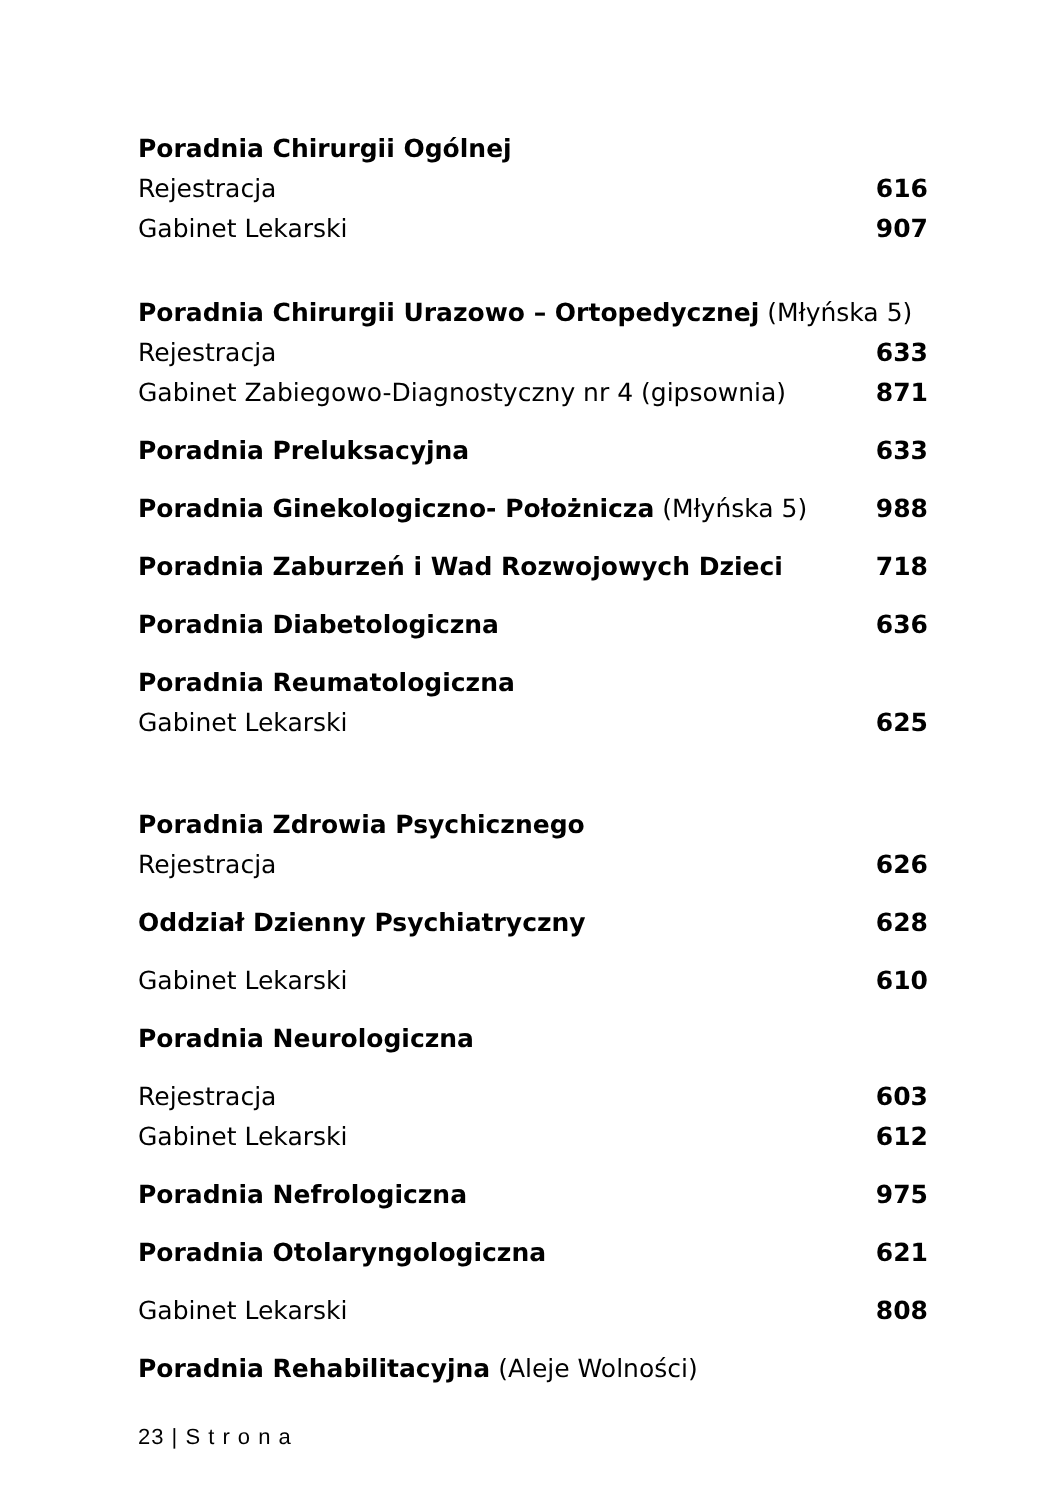| Poradnia Chirurgii Ogólnej | |
| Rejestracja | 616 |
| Gabinet Lekarski | 907 |
| Poradnia Chirurgii Urazowo – Ortopedycznej (Młyńska 5) | |
| Rejestracja | 633 |
| Gabinet Zabiegowo-Diagnostyczny nr 4 (gipsownia) | 871 |
| Poradnia Preluksacyjna | 633 |
| Poradnia Ginekologiczno- Położnicza (Młyńska 5) | 988 |
| Poradnia Zaburzeń i Wad Rozwojowych Dzieci | 718 |
| Poradnia Diabetologiczna | 636 |
| Poradnia Reumatologiczna | |
| Gabinet Lekarski | 625 |
| Poradnia Zdrowia Psychicznego | |
| Rejestracja | 626 |
| Oddział Dzienny Psychiatryczny | 628 |
| Gabinet Lekarski | 610 |
| Poradnia Neurologiczna | |
| Rejestracja | 603 |
| Gabinet Lekarski | 612 |
| Poradnia Nefrologiczna | 975 |
| Poradnia Otolaryngologiczna | 621 |
| Gabinet Lekarski | 808 |
| Poradnia Rehabilitacyjna (Aleje Wolności) | |
23 | S t r o n a